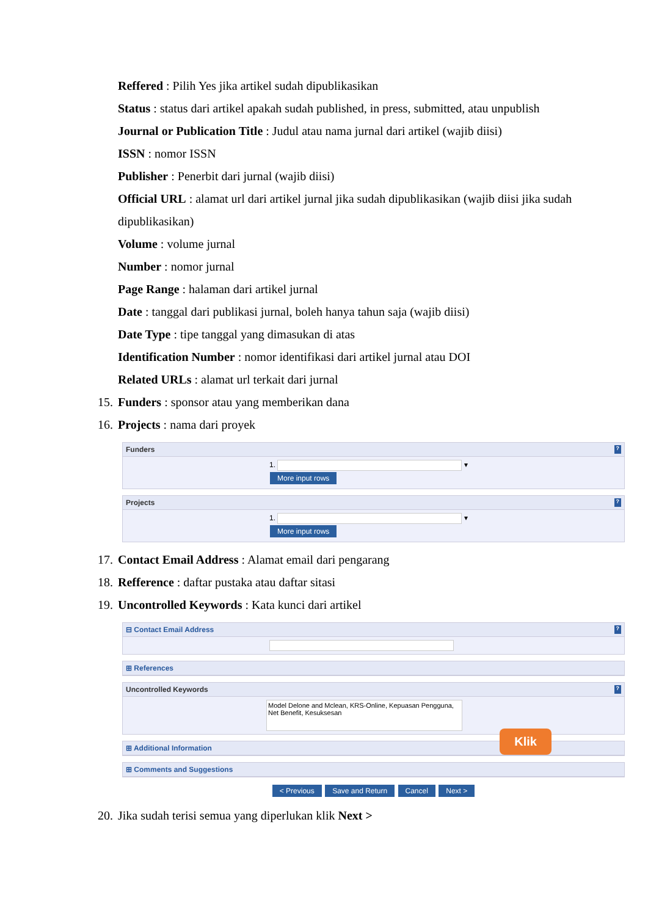Reffered : Pilih Yes jika artikel sudah dipublikasikan
Status : status dari artikel apakah sudah published, in press, submitted, atau unpublish
Journal or Publication Title : Judul atau nama jurnal dari artikel (wajib diisi)
ISSN : nomor ISSN
Publisher : Penerbit dari jurnal (wajib diisi)
Official URL : alamat url dari artikel jurnal jika sudah dipublikasikan (wajib diisi jika sudah dipublikasikan)
Volume : volume jurnal
Number : nomor jurnal
Page Range : halaman dari artikel jurnal
Date : tanggal dari publikasi jurnal, boleh hanya tahun saja (wajib diisi)
Date Type : tipe tanggal yang dimasukan di atas
Identification Number : nomor identifikasi dari artikel jurnal atau DOI
Related URLs : alamat url terkait dari jurnal
15. Funders : sponsor atau yang memberikan dana
16. Projects : nama dari proyek
Funders?
1. ▾
More input rows
Projects?
1. ▾
More input rows
17. Contact Email Address : Alamat email dari pengarang
18. Refference : daftar pustaka atau daftar sitasi
19. Uncontrolled Keywords : Kata kunci dari artikel
⊟ Contact Email Address?
⊞ References
Uncontrolled Keywords?
Model Delone and Mclean, KRS-Online, Kepuasan Pengguna, Net Benefit, Kesuksesan
⊞ Additional Information
⊞ Comments and Suggestions
Klik
< Previous Save and Return Cancel Next >
20. Jika sudah terisi semua yang diperlukan klik Next >